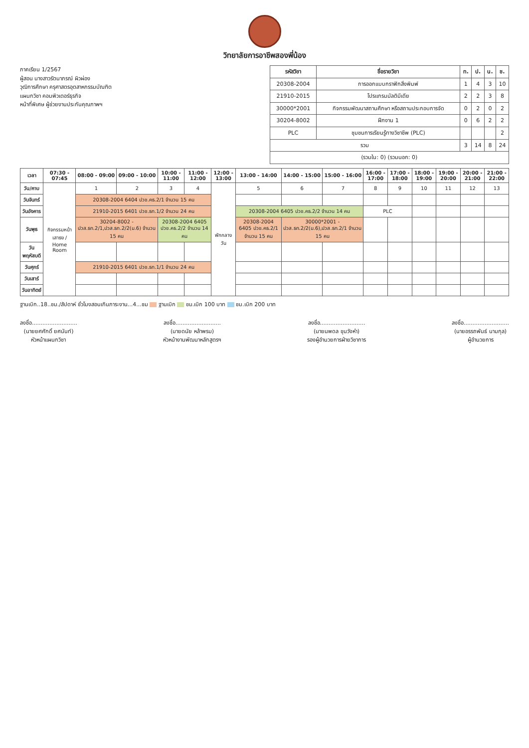วิทยาลัยการอาชีพสองพี่น้อง
ภาคเรียน 1/2567
ผู้สอน นางสาวรัตนาภรณ์ ผิวผ่อง
วุฒิการศึกษา ครุศาสตรอุตสาหกรรมบัณฑิต
แผนกวิชา คอมพิวเตอร์ธุรกิจ
หน้าที่พิเศษ ผู้ช่วยงานประกันคุณภาพฯ
| รหัสวิชา | ชื่อรายวิชา | ท. | ป. | น. | ช. |
| --- | --- | --- | --- | --- | --- |
| 20308-2004 | การออกแบบกราฟิกสิ่งพิมพ์ | 1 | 4 | 3 | 10 |
| 21910-2015 | โปรแกรมมัลติมีเดีย | 2 | 2 | 3 | 8 |
| 30000*2001 | กิจกรรมพัฒนาสถานศึกษา หรือสถานประกอบการจัด | 0 | 2 | 0 | 2 |
| 30204-8002 | ฝึกงาน 1 | 0 | 6 | 2 | 2 |
| PLC | ชุมชนการเรียนรู้ทางวิชาชีพ (PLC) | | | | 2 |
| รวม | | 3 | 14 | 8 | 24 |
| (รวมใน: 0) (รวมนอก: 0) | | | | | |
| เวลา | 07:30 - 07:45 | 08:00 - 09:00 | 09:00 - 10:00 | 10:00 - 11:00 | 11:00 - 12:00 | 12:00 - 13:00 | 13:00 - 14:00 | 14:00 - 15:00 | 15:00 - 16:00 | 16:00 - 17:00 | 17:00 - 18:00 | 18:00 - 19:00 | 19:00 - 20:00 | 20:00 - 21:00 | 21:00 - 22:00 |
| --- | --- | --- | --- | --- | --- | --- | --- | --- | --- | --- | --- | --- | --- | --- | --- |
| วัน/คาบ | กิจกรรมหน้าเสาธง / Home Room | 1 | 2 | 3 | 4 | พักกลางวัน | 5 | 6 | 7 | 8 | 9 | 10 | 11 | 12 | 13 |
| วันจันทร์ | | 20308-2004 6404 ปวช.คธ.2/1 จำนวน 15 คน | | | | | | | | | | | | | |
| วันอังคาร | | 21910-2015 6401 ปวช.ธท.1/2 จำนวน 24 คน | | | | | 20308-2004 6405 ปวช.คธ.2/2 จำนวน 14 คน | | | PLC | | | | | |
| วันพุธ | | 30204-8002 - ปวส.ธท.2/1,ปวส.ธท.2/2(ม.6) จำนวน 15 คน | | 20308-2004 6405 ปวช.คธ.2/2 จำนวน 14 คน | | | 20308-2004 6405 ปวช.คธ.2/1 จำนวน 15 คน | 30000*2001 - ปวส.ธท.2/2(ม.6),ปวส.ธท.2/1 จำนวน 15 คน | | | | | | | |
| วันพฤหัสบดี | | | | | | | | | | | | | | | |
| วันศุกร์ | | 21910-2015 6401 ปวช.ธท.1/1 จำนวน 24 คน | | | | | | | | | | | | | |
| วันเสาร์ | | | | | | | | | | | | | | | |
| วันอาทิตย์ | | | | | | | | | | | | | | | |
ฐานเบิก..18..ชม./สัปดาห์ ชั่วโมงสอนเกินภาระงาน...4...ชม ฐานเบิก ชม.เบิก 100 บาท ชม.เบิก 200 บาท
ลงชื่อ..........................
(นายยศศักดิ์ ยศนันท์)
หัวหน้าแผนกวิชา
ลงชื่อ..........................
(นายดนัย หล้าพรม)
หัวหน้างานพัฒนาหลักสูตรฯ
ลงชื่อ..........................
(นายนพดล ขุนวังหำ)
รองผู้อำนวยการฝ่ายวิชาการ
ลงชื่อ..........................
(นายอรรถพันธ์ นามกุล)
ผู้อำนวยการ